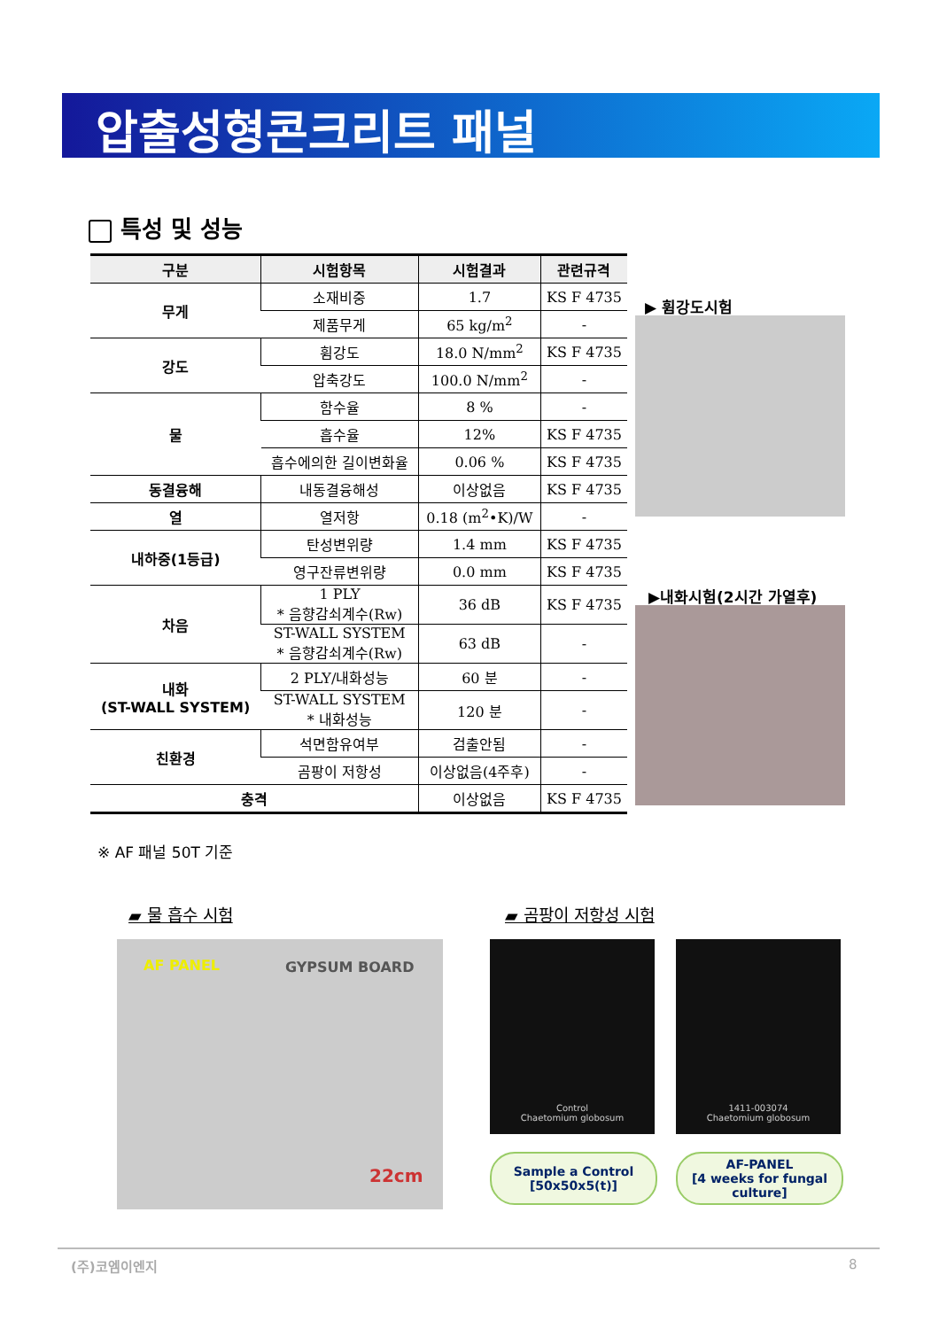압출성형콘크리트 패널
특성 및 성능
| 구분 | 시험항목 | 시험결과 | 관련규격 |
| --- | --- | --- | --- |
| 무게 | 소재비중 | 1.7 | KS F 4735 |
| | 제품무게 | 65 kg/m<sup>2</sup> | - |
| 강도 | 휨강도 | 18.0 N/mm<sup>2</sup> | KS F 4735 |
| | 압축강도 | 100.0 N/mm<sup>2</sup> | - |
| 물 | 함수율 | 8 % | - |
| | 흡수율 | 12% | KS F 4735 |
| | 흡수에의한 길이변화율 | 0.06 % | KS F 4735 |
| 동결융해 | 내동결융해성 | 이상없음 | KS F 4735 |
| 열 | 열저항 | 0.18 (m<sup>2</sup>•K)/W | - |
| 내하중(1등급) | 탄성변위량 | 1.4 mm | KS F 4735 |
| | 영구잔류변위량 | 0.0 mm | KS F 4735 |
| 차음 | 1 PLY * 음향감쇠계수(Rw) | 36 dB | KS F 4735 |
| | ST-WALL SYSTEM * 음향감쇠계수(Rw) | 63 dB | - |
| 내화 (ST-WALL SYSTEM) | 2 PLY/내화성능 | 60 분 | - |
| | ST-WALL SYSTEM * 내화성능 | 120 분 | - |
| 친환경 | 석면함유여부 | 검출안됨 | - |
| | 곰팡이 저항성 | 이상없음(4주후) | - |
| 충격 | | 이상없음 | KS F 4735 |
※ AF 패널 50T 기준
▶ 휨강도시험
▶내화시험(2시간 가열후)
▰ 물 흡수 시험 ▰ 곰팡이 저항성 시험
AF PANEL GYPSUM BOARD
22cm
Control
Chaetomium globosum
1411-003074
Chaetomium globosum
Sample a Control
[50x50x5(t)]
AF-PANEL
[4 weeks for fungal culture]
(주)코엠이엔지 8